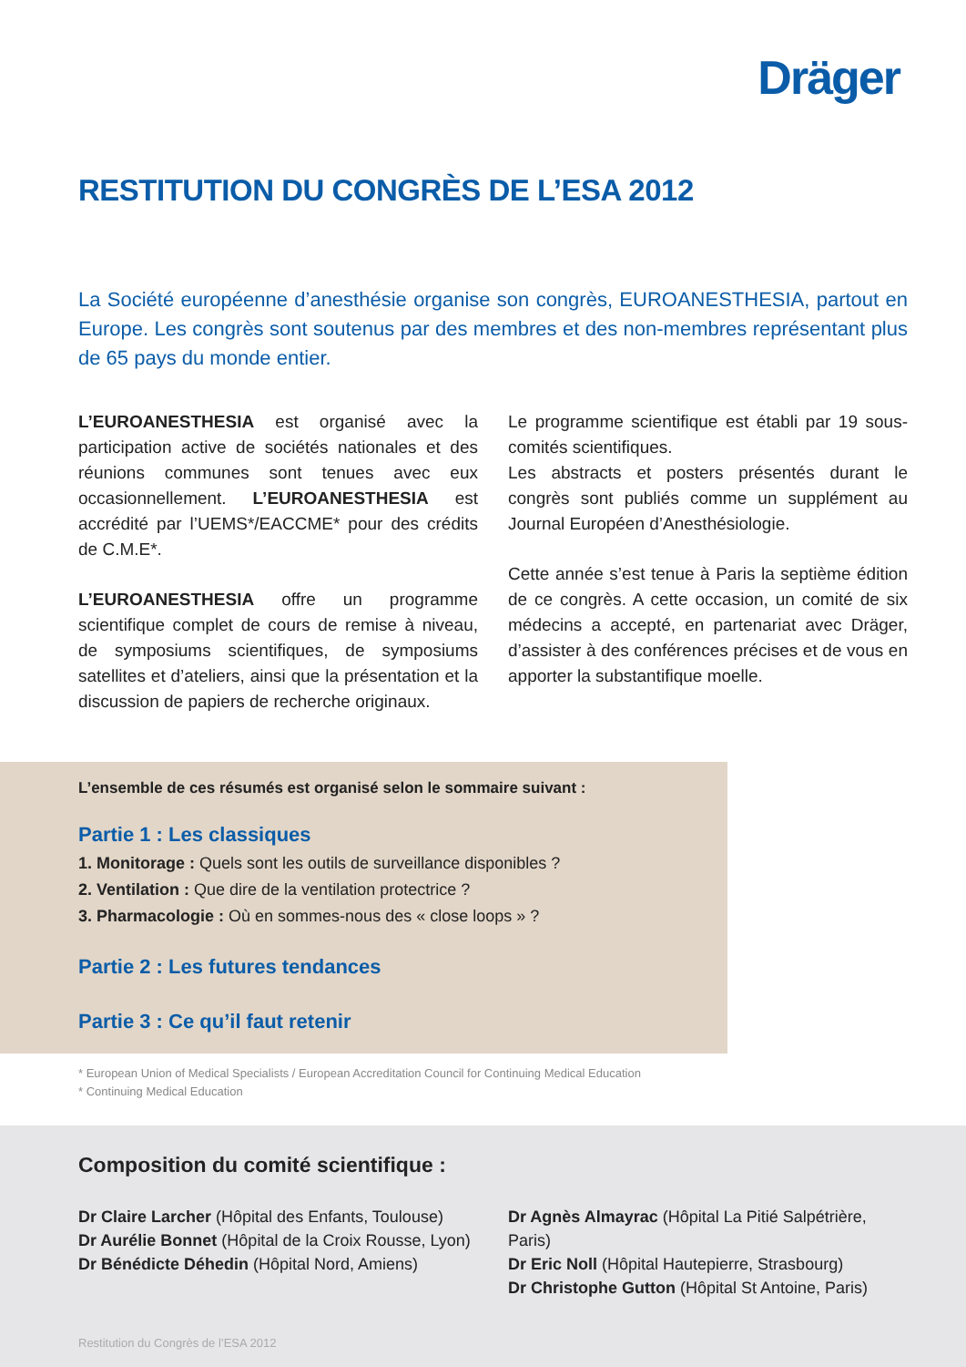Dräger
RESTITUTION DU CONGRÈS DE L’ESA 2012
La Société européenne d’anesthésie organise son congrès, EUROANESTHESIA, partout en Europe. Les congrès sont soutenus par des membres et des non-membres représentant plus de 65 pays du monde entier.
L’EUROANESTHESIA est organisé avec la participation active de sociétés nationales et des réunions communes sont tenues avec eux occasionnellement. L’EUROANESTHESIA est accrédité par l’UEMS*/EACCME* pour des crédits de C.M.E*.
L’EUROANESTHESIA offre un programme scientifique complet de cours de remise à niveau, de symposiums scientifiques, de symposiums satellites et d’ateliers, ainsi que la présentation et la discussion de papiers de recherche originaux.
Le programme scientifique est établi par 19 sous-comités scientifiques.
Les abstracts et posters présentés durant le congrès sont publiés comme un supplément au Journal Européen d’Anesthésiologie.
Cette année s’est tenue à Paris la septième édition de ce congrès. A cette occasion, un comité de six médecins a accepté, en partenariat avec Dräger, d’assister à des conférences précises et de vous en apporter la substantifique moelle.
L’ensemble de ces résumés est organisé selon le sommaire suivant :
Partie 1 : Les classiques
1. Monitorage : Quels sont les outils de surveillance disponibles ?
2. Ventilation : Que dire de la ventilation protectrice ?
3. Pharmacologie : Où en sommes-nous des « close loops » ?
Partie 2 : Les futures tendances
Partie 3 : Ce qu’il faut retenir
* European Union of Medical Specialists / European Accreditation Council for Continuing Medical Education
* Continuing Medical Education
Composition du comité scientifique :
Dr Claire Larcher (Hôpital des Enfants, Toulouse)
Dr Aurélie Bonnet (Hôpital de la Croix Rousse, Lyon)
Dr Bénédicte Déhedin (Hôpital Nord, Amiens)
Dr Agnès Almayrac (Hôpital La Pitié Salpétrière, Paris)
Dr Eric Noll (Hôpital Hautepierre, Strasbourg)
Dr Christophe Gutton (Hôpital St Antoine, Paris)
Restitution du Congrès de l’ESA 2012